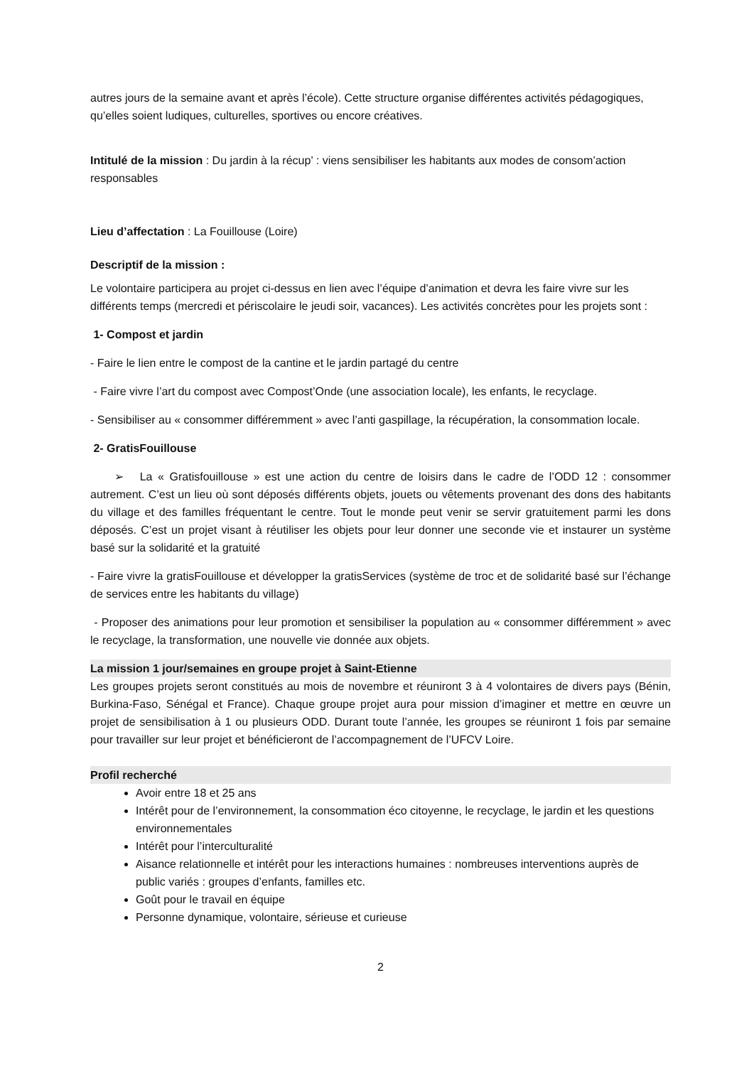autres jours de la semaine avant et après l’école). Cette structure organise différentes activités pédagogiques, qu’elles soient ludiques, culturelles, sportives ou encore créatives.
Intitulé de la mission : Du jardin à la récup’ : viens sensibiliser les habitants aux modes de consom’action responsables
Lieu d’affectation : La Fouillouse (Loire)
Descriptif de la mission :
Le volontaire participera au projet ci-dessus en lien avec l’équipe d’animation et devra les faire vivre sur les différents temps (mercredi et périscolaire le jeudi soir, vacances). Les activités concrètes pour les projets sont :
1- Compost et jardin
- Faire le lien entre le compost de la cantine et le jardin partagé du centre
- Faire vivre l’art du compost avec Compost’Onde (une association locale), les enfants, le recyclage.
- Sensibiliser au « consommer différemment » avec l’anti gaspillage, la récupération, la consommation locale.
2- GratisFouillouse
➢ La « Gratisfouillouse » est une action du centre de loisirs dans le cadre de l’ODD 12 : consommer autrement. C’est un lieu où sont déposés différents objets, jouets ou vêtements provenant des dons des habitants du village et des familles fréquentant le centre. Tout le monde peut venir se servir gratuitement parmi les dons déposés. C’est un projet visant à réutiliser les objets pour leur donner une seconde vie et instaurer un système basé sur la solidarité et la gratuité
- Faire vivre la gratisFouillouse et développer la gratisServices (système de troc et de solidarité basé sur l’échange de services entre les habitants du village)
- Proposer des animations pour leur promotion et sensibiliser la population au « consommer différemment » avec le recyclage, la transformation, une nouvelle vie donnée aux objets.
La mission 1 jour/semaines en groupe projet à Saint-Etienne
Les groupes projets seront constitués au mois de novembre et réuniront 3 à 4 volontaires de divers pays (Bénin, Burkina-Faso, Sénégal et France). Chaque groupe projet aura pour mission d’imaginer et mettre en œuvre un projet de sensibilisation à 1 ou plusieurs ODD. Durant toute l’année, les groupes se réuniront 1 fois par semaine pour travailler sur leur projet et bénéficieront de l’accompagnement de l’UFCV Loire.
Profil recherché
Avoir entre 18 et 25 ans
Intérêt pour de l’environnement, la consommation éco citoyenne, le recyclage, le jardin et les questions environnementales
Intérêt pour l’interculturalité
Aisance relationnelle et intérêt pour les interactions humaines : nombreuses interventions auprès de public variés : groupes d’enfants, familles etc.
Goût pour le travail en équipe
Personne dynamique, volontaire, sérieuse et curieuse
2